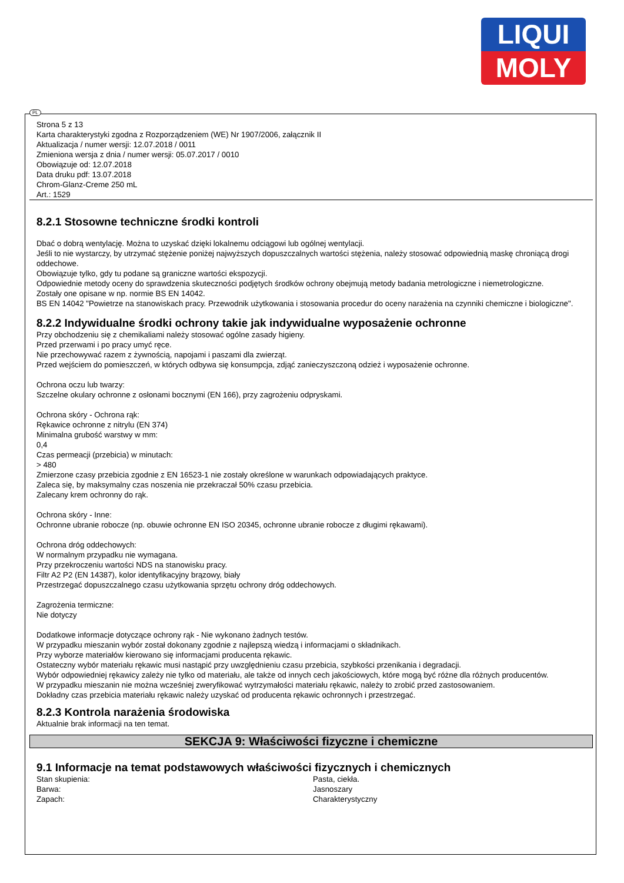LIQUI
MOLY
PL
Strona 5 z 13
Karta charakterystyki zgodna z Rozporządzeniem (WE) Nr 1907/2006, załącznik II
Aktualizacja / numer wersji: 12.07.2018 / 0011
Zmieniona wersja z dnia / numer wersji: 05.07.2017 / 0010
Obowiązuje od: 12.07.2018
Data druku pdf: 13.07.2018
Chrom-Glanz-Creme 250 mL
Art.: 1529
8.2.1 Stosowne techniczne środki kontroli
Dbać o dobrą wentylację. Można to uzyskać dzięki lokalnemu odciągowi lub ogólnej wentylacji.
Jeśli to nie wystarczy, by utrzymać stężenie poniżej najwyższych dopuszczalnych wartości stężenia, należy stosować odpowiednią maskę chroniącą drogi oddechowe.
Obowiązuje tylko, gdy tu podane są graniczne wartości ekspozycji.
Odpowiednie metody oceny do sprawdzenia skuteczności podjętych środków ochrony obejmują metody badania metrologiczne i niemetrologiczne.
Zostały one opisane w np. normie BS EN 14042.
BS EN 14042 "Powietrze na stanowiskach pracy. Przewodnik użytkowania i stosowania procedur do oceny narażenia na czynniki chemiczne i biologiczne".
8.2.2 Indywidualne środki ochrony takie jak indywidualne wyposażenie ochronne
Przy obchodzeniu się z chemikaliami należy stosować ogólne zasady higieny.
Przed przerwami i po pracy umyć ręce.
Nie przechowywać razem z żywnością, napojami i paszami dla zwierząt.
Przed wejściem do pomieszczeń, w których odbywa się konsumpcja, zdjąć zanieczyszczoną odzież i wyposażenie ochronne.
Ochrona oczu lub twarzy:
Szczelne okulary ochronne z osłonami bocznymi (EN 166), przy zagrożeniu odpryskami.
Ochrona skóry - Ochrona rąk:
Rękawice ochronne z nitrylu (EN 374)
Minimalna grubość warstwy w mm:
0,4
Czas permeacji (przebicia) w minutach:
> 480
Zmierzone czasy przebicia zgodnie z EN 16523-1 nie zostały określone w warunkach odpowiadających praktyce.
Zaleca się, by maksymalny czas noszenia nie przekraczał 50% czasu przebicia.
Zalecany krem ochronny do rąk.
Ochrona skóry - Inne:
Ochronne ubranie robocze (np. obuwie ochronne EN ISO 20345, ochronne ubranie robocze z długimi rękawami).
Ochrona dróg oddechowych:
W normalnym przypadku nie wymagana.
Przy przekroczeniu wartości NDS na stanowisku pracy.
Filtr A2 P2 (EN 14387), kolor identyfikacyjny brązowy, biały
Przestrzegać dopuszczalnego czasu użytkowania sprzętu ochrony dróg oddechowych.
Zagrożenia termiczne:
Nie dotyczy
Dodatkowe informacje dotyczące ochrony rąk - Nie wykonano żadnych testów.
W przypadku mieszanin wybór został dokonany zgodnie z najlepszą wiedzą i informacjami o składnikach.
Przy wyborze materiałów kierowano się informacjami producenta rękawic.
Ostateczny wybór materiału rękawic musi nastąpić przy uwzględnieniu czasu przebicia, szybkości przenikania i degradacji.
Wybór odpowiedniej rękawicy zależy nie tylko od materiału, ale także od innych cech jakościowych, które mogą być różne dla różnych producentów.
W przypadku mieszanin nie można wcześniej zweryfikować wytrzymałości materiału rękawic, należy to zrobić przed zastosowaniem.
Dokładny czas przebicia materiału rękawic należy uzyskać od producenta rękawic ochronnych i przestrzegać.
8.2.3 Kontrola narażenia środowiska
Aktualnie brak informacji na ten temat.
SEKCJA 9: Właściwości fizyczne i chemiczne
9.1 Informacje na temat podstawowych właściwości fizycznych i chemicznych
| Stan skupienia: | Pasta, ciekła. |
| Barwa: | Jasnoszary |
| Zapach: | Charakterystyczny |